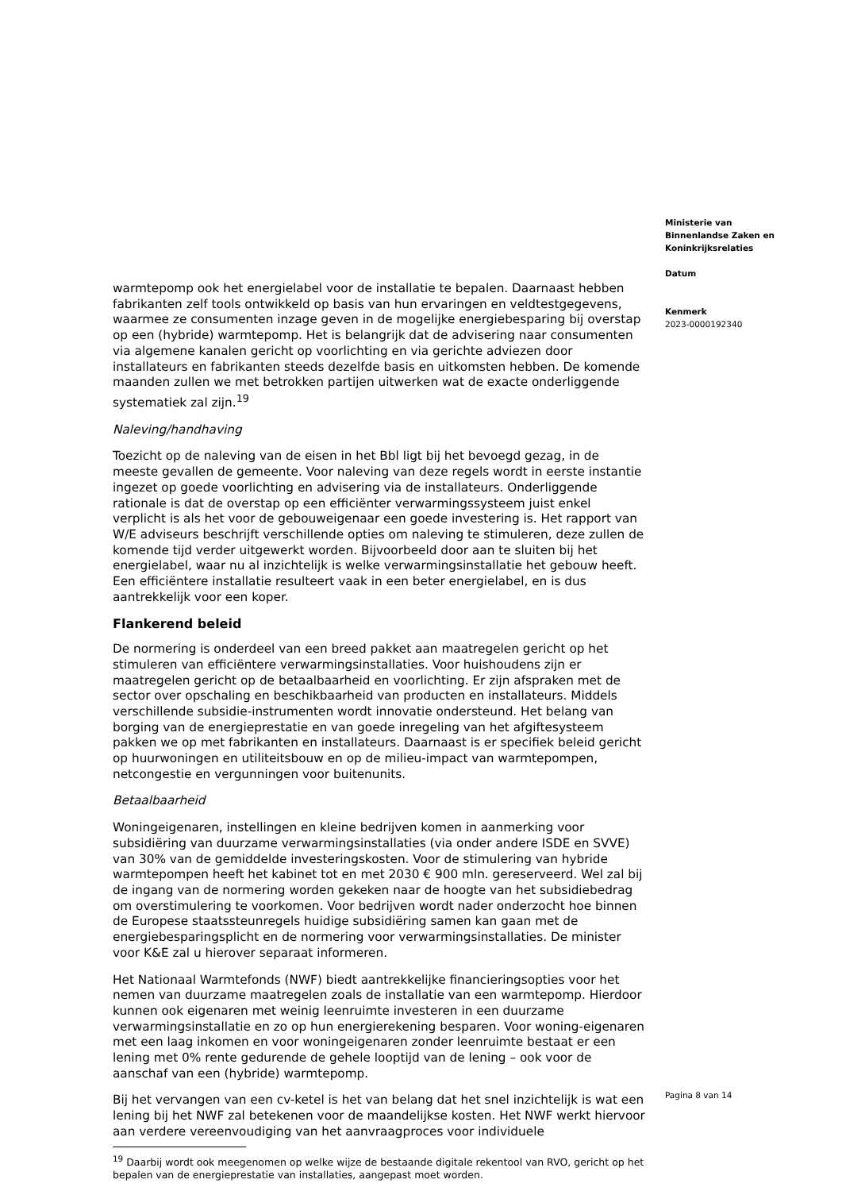warmtepomp ook het energielabel voor de installatie te bepalen. Daarnaast hebben fabrikanten zelf tools ontwikkeld op basis van hun ervaringen en veldtestgegevens, waarmee ze consumenten inzage geven in de mogelijke energiebesparing bij overstap op een (hybride) warmtepomp. Het is belangrijk dat de advisering naar consumenten via algemene kanalen gericht op voorlichting en via gerichte adviezen door installateurs en fabrikanten steeds dezelfde basis en uitkomsten hebben. De komende maanden zullen we met betrokken partijen uitwerken wat de exacte onderliggende systematiek zal zijn.<sup>19</sup>
Naleving/handhaving
Toezicht op de naleving van de eisen in het Bbl ligt bij het bevoegd gezag, in de meeste gevallen de gemeente. Voor naleving van deze regels wordt in eerste instantie ingezet op goede voorlichting en advisering via de installateurs. Onderliggende rationale is dat de overstap op een efficiënter verwarmingssysteem juist enkel verplicht is als het voor de gebouweigenaar een goede investering is. Het rapport van W/E adviseurs beschrijft verschillende opties om naleving te stimuleren, deze zullen de komende tijd verder uitgewerkt worden. Bijvoorbeeld door aan te sluiten bij het energielabel, waar nu al inzichtelijk is welke verwarmingsinstallatie het gebouw heeft. Een efficiëntere installatie resulteert vaak in een beter energielabel, en is dus aantrekkelijk voor een koper.
Flankerend beleid
De normering is onderdeel van een breed pakket aan maatregelen gericht op het stimuleren van efficiëntere verwarmingsinstallaties. Voor huishoudens zijn er maatregelen gericht op de betaalbaarheid en voorlichting. Er zijn afspraken met de sector over opschaling en beschikbaarheid van producten en installateurs. Middels verschillende subsidie-instrumenten wordt innovatie ondersteund. Het belang van borging van de energieprestatie en van goede inregeling van het afgiftesysteem pakken we op met fabrikanten en installateurs. Daarnaast is er specifiek beleid gericht op huurwoningen en utiliteitsbouw en op de milieu-impact van warmtepompen, netcongestie en vergunningen voor buitenunits.
Betaalbaarheid
Woningeigenaren, instellingen en kleine bedrijven komen in aanmerking voor subsidiëring van duurzame verwarmingsinstallaties (via onder andere ISDE en SVVE) van 30% van de gemiddelde investeringskosten. Voor de stimulering van hybride warmtepompen heeft het kabinet tot en met 2030 € 900 mln. gereserveerd. Wel zal bij de ingang van de normering worden gekeken naar de hoogte van het subsidiebedrag om overstimulering te voorkomen. Voor bedrijven wordt nader onderzocht hoe binnen de Europese staatssteunregels huidige subsidiëring samen kan gaan met de energiebesparingsplicht en de normering voor verwarmingsinstallaties. De minister voor K&E zal u hierover separaat informeren.
Het Nationaal Warmtefonds (NWF) biedt aantrekkelijke financieringsopties voor het nemen van duurzame maatregelen zoals de installatie van een warmtepomp. Hierdoor kunnen ook eigenaren met weinig leenruimte investeren in een duurzame verwarmingsinstallatie en zo op hun energierekening besparen. Voor woning-eigenaren met een laag inkomen en voor woningeigenaren zonder leenruimte bestaat er een lening met 0% rente gedurende de gehele looptijd van de lening – ook voor de aanschaf van een (hybride) warmtepomp.
Bij het vervangen van een cv-ketel is het van belang dat het snel inzichtelijk is wat een lening bij het NWF zal betekenen voor de maandelijkse kosten. Het NWF werkt hiervoor aan verdere vereenvoudiging van het aanvraagproces voor individuele
<sup>19</sup> Daarbij wordt ook meegenomen op welke wijze de bestaande digitale rekentool van RVO, gericht op het bepalen van de energieprestatie van installaties, aangepast moet worden.
Ministerie van
Binnenlandse Zaken en
Koninkrijksrelaties
Datum
Kenmerk
2023-0000192340
Pagina 8 van 14